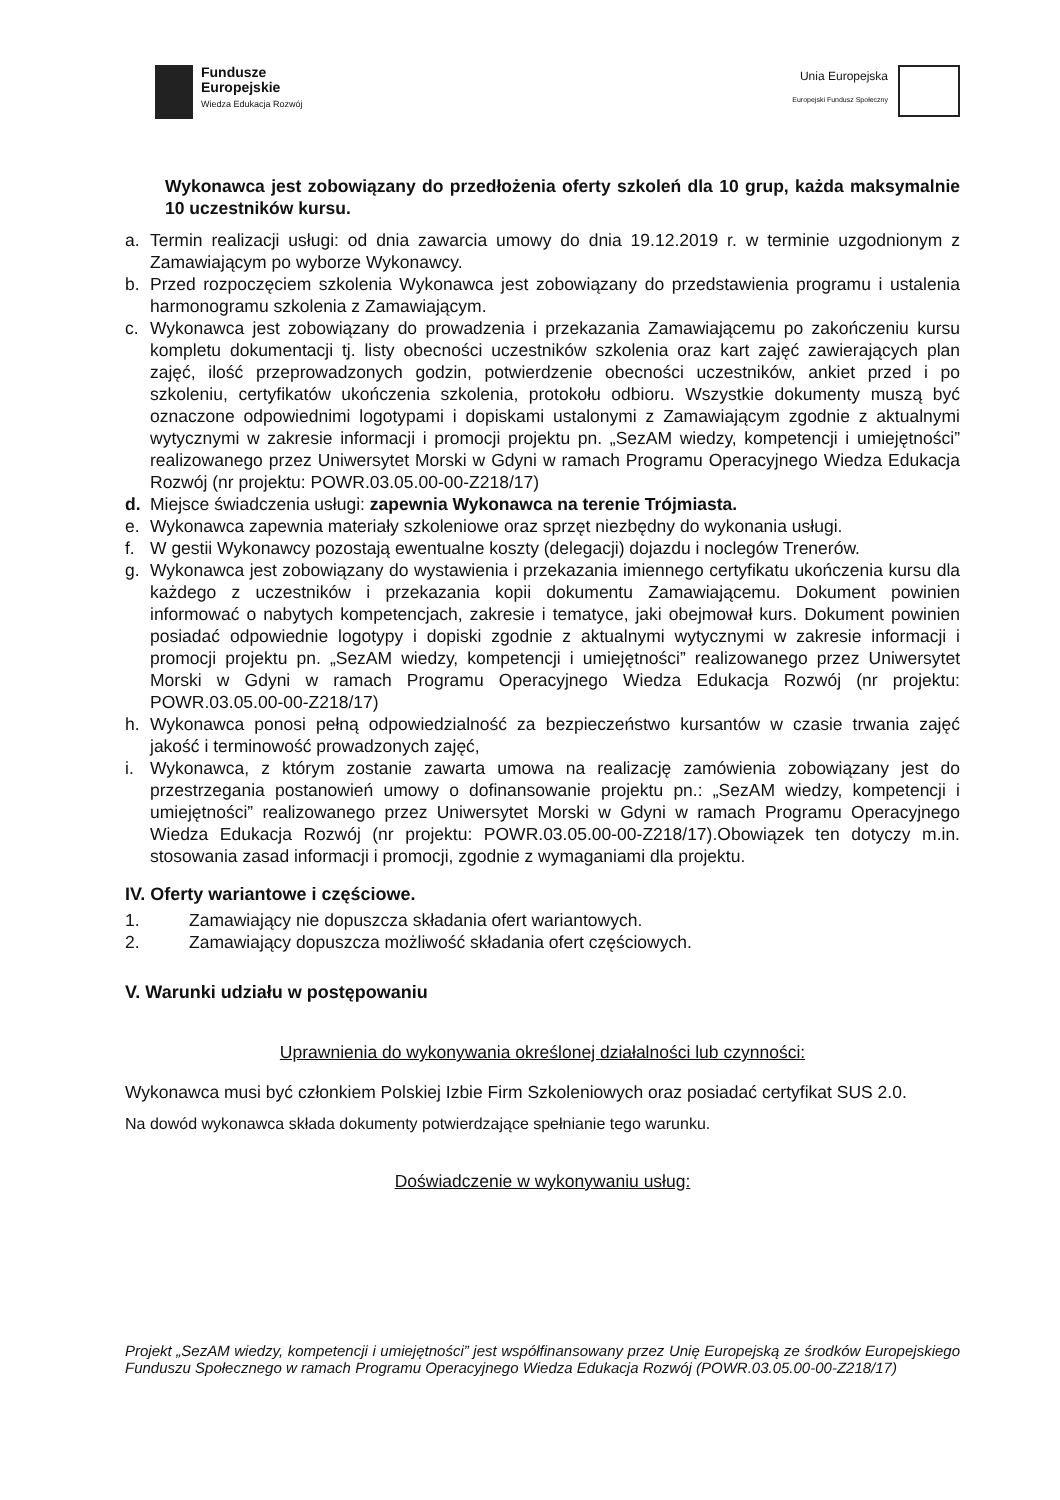Fundusze
Europejskie
Wiedza Edukacja Rozwój
Unia Europejska
Europejski Fundusz Społeczny
Wykonawca jest zobowiązany do przedłożenia oferty szkoleń dla 10 grup, każda maksymalnie 10 uczestników kursu.
a. Termin realizacji usługi: od dnia zawarcia umowy do dnia 19.12.2019 r. w terminie uzgodnionym z Zamawiającym po wyborze Wykonawcy.
b. Przed rozpoczęciem szkolenia Wykonawca jest zobowiązany do przedstawienia programu i ustalenia harmonogramu szkolenia z Zamawiającym.
c. Wykonawca jest zobowiązany do prowadzenia i przekazania Zamawiającemu po zakończeniu kursu kompletu dokumentacji tj. listy obecności uczestników szkolenia oraz kart zajęć zawierających plan zajęć, ilość przeprowadzonych godzin, potwierdzenie obecności uczestników, ankiet przed i po szkoleniu, certyfikatów ukończenia szkolenia, protokołu odbioru. Wszystkie dokumenty muszą być oznaczone odpowiednimi logotypami i dopiskami ustalonymi z Zamawiającym zgodnie z aktualnymi wytycznymi w zakresie informacji i promocji projektu pn. „SezAM wiedzy, kompetencji i umiejętności” realizowanego przez Uniwersytet Morski w Gdyni w ramach Programu Operacyjnego Wiedza Edukacja Rozwój (nr projektu: POWR.03.05.00-00-Z218/17)
d. Miejsce świadczenia usługi: zapewnia Wykonawca na terenie Trójmiasta.
e. Wykonawca zapewnia materiały szkoleniowe oraz sprzęt niezbędny do wykonania usługi.
f. W gestii Wykonawcy pozostają ewentualne koszty (delegacji) dojazdu i noclegów Trenerów.
g. Wykonawca jest zobowiązany do wystawienia i przekazania imiennego certyfikatu ukończenia kursu dla każdego z uczestników i przekazania kopii dokumentu Zamawiającemu. Dokument powinien informować o nabytych kompetencjach, zakresie i tematyce, jaki obejmował kurs. Dokument powinien posiadać odpowiednie logotypy i dopiski zgodnie z aktualnymi wytycznymi w zakresie informacji i promocji projektu pn. „SezAM wiedzy, kompetencji i umiejętności” realizowanego przez Uniwersytet Morski w Gdyni w ramach Programu Operacyjnego Wiedza Edukacja Rozwój (nr projektu: POWR.03.05.00-00-Z218/17)
h. Wykonawca ponosi pełną odpowiedzialność za bezpieczeństwo kursantów w czasie trwania zajęć jakość i terminowość prowadzonych zajęć,
i. Wykonawca, z którym zostanie zawarta umowa na realizację zamówienia zobowiązany jest do przestrzegania postanowień umowy o dofinansowanie projektu pn.: „SezAM wiedzy, kompetencji i umiejętności” realizowanego przez Uniwersytet Morski w Gdyni w ramach Programu Operacyjnego Wiedza Edukacja Rozwój (nr projektu: POWR.03.05.00-00-Z218/17).Obowiązek ten dotyczy m.in. stosowania zasad informacji i promocji, zgodnie z wymaganiami dla projektu.
IV. Oferty wariantowe i częściowe.
1. Zamawiający nie dopuszcza składania ofert wariantowych.
2. Zamawiający dopuszcza możliwość składania ofert częściowych.
V. Warunki udziału w postępowaniu
Uprawnienia do wykonywania określonej działalności lub czynności:
Wykonawca musi być członkiem Polskiej Izbie Firm Szkoleniowych oraz posiadać certyfikat SUS 2.0.
Na dowód wykonawca składa dokumenty potwierdzające spełnianie tego warunku.
Doświadczenie w wykonywaniu usług:
Projekt „SezAM wiedzy, kompetencji i umiejętności” jest współfinansowany przez Unię Europejską ze środków Europejskiego Funduszu Społecznego w ramach Programu Operacyjnego Wiedza Edukacja Rozwój (POWR.03.05.00-00-Z218/17)